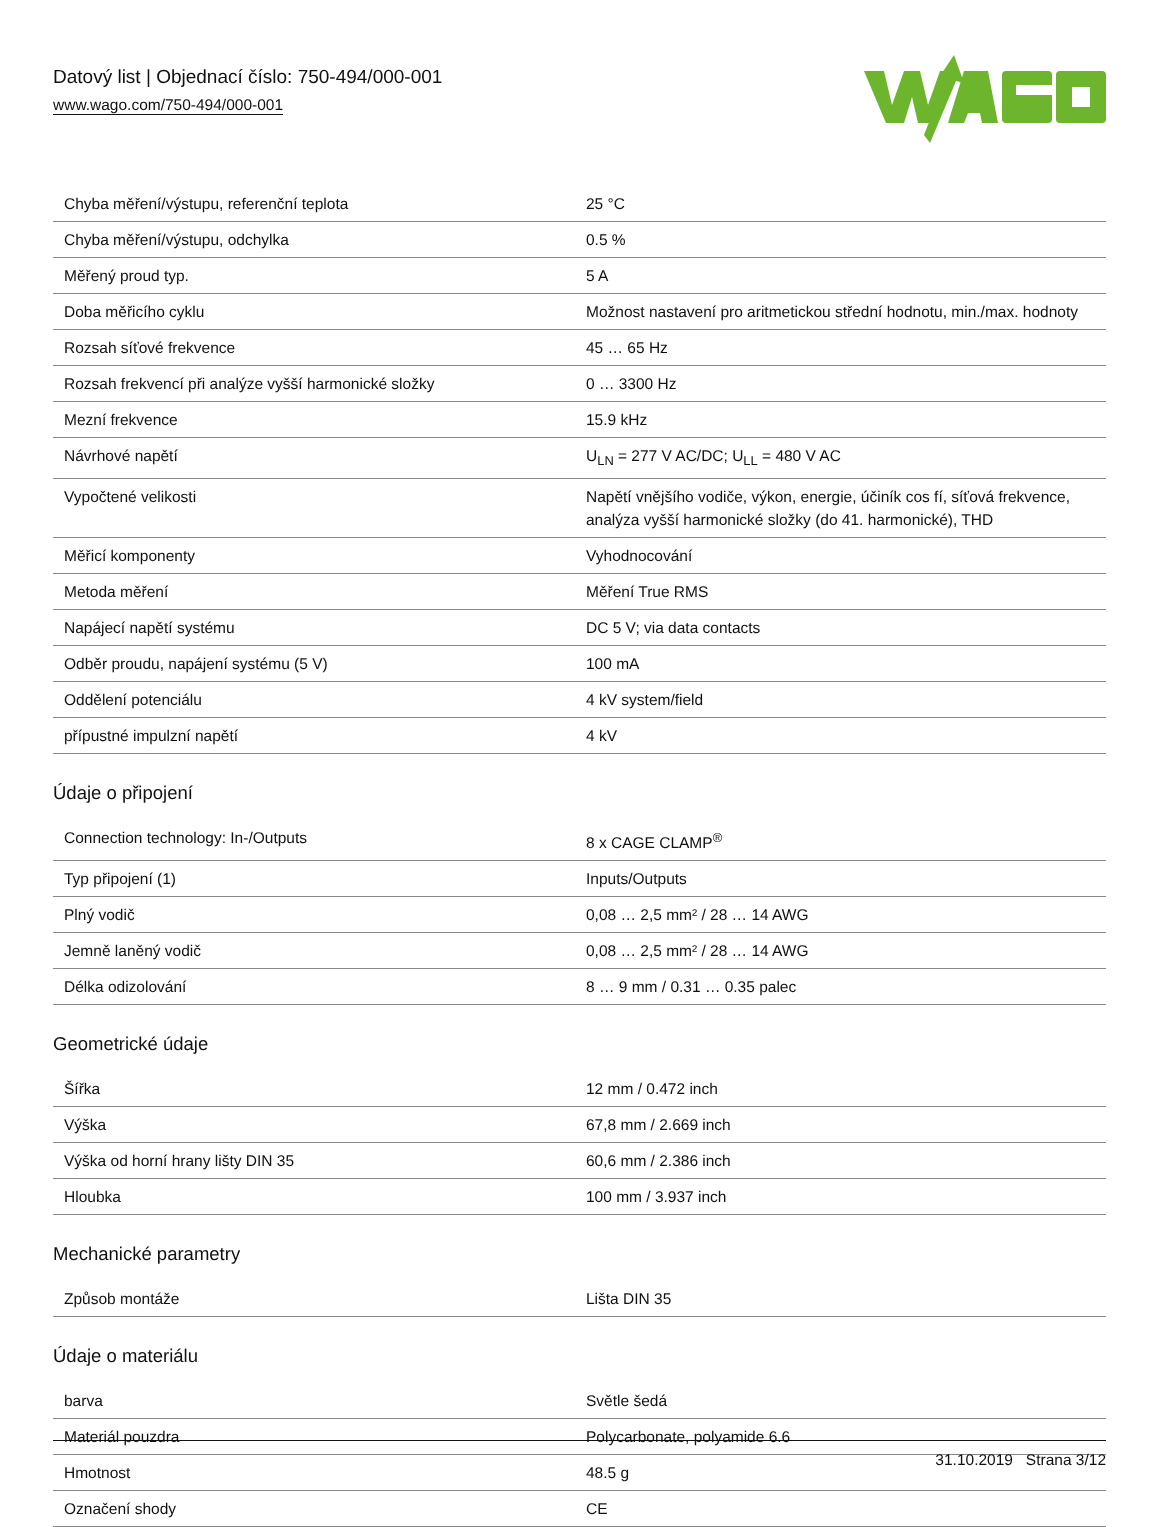Datový list | Objednací číslo: 750-494/000-001
www.wago.com/750-494/000-001
| Chyba měření/výstupu, referenční teplota | 25 °C |
| Chyba měření/výstupu, odchylka | 0.5 % |
| Měřený proud typ. | 5 A |
| Doba měřicího cyklu | Možnost nastavení pro aritmetickou střední hodnotu, min./max. hodnoty |
| Rozsah síťové frekvence | 45 … 65 Hz |
| Rozsah frekvencí při analýze vyšší harmonické složky | 0 … 3300 Hz |
| Mezní frekvence | 15.9 kHz |
| Návrhové napětí | U<sub>LN</sub> = 277 V AC/DC; U<sub>LL</sub> = 480 V AC |
| Vypočtené velikosti | Napětí vnějšího vodiče, výkon, energie, účiník cos fí, síťová frekvence, analýza vyšší harmonické složky (do 41. harmonické), THD |
| Měřicí komponenty | Vyhodnocování |
| Metoda měření | Měření True RMS |
| Napájecí napětí systému | DC 5 V; via data contacts |
| Odběr proudu, napájení systému (5 V) | 100 mA |
| Oddělení potenciálu | 4 kV system/field |
| přípustné impulzní napětí | 4 kV |
Údaje o připojení
| Connection technology: In-/Outputs | 8 x CAGE CLAMP<sup>®</sup> |
| Typ připojení (1) | Inputs/Outputs |
| Plný vodič | 0,08 … 2,5 mm² / 28 … 14 AWG |
| Jemně laněný vodič | 0,08 … 2,5 mm² / 28 … 14 AWG |
| Délka odizolování | 8 … 9 mm / 0.31 … 0.35 palec |
Geometrické údaje
| Šířka | 12 mm / 0.472 inch |
| Výška | 67,8 mm / 2.669 inch |
| Výška od horní hrany lišty DIN 35 | 60,6 mm / 2.386 inch |
| Hloubka | 100 mm / 3.937 inch |
Mechanické parametry
| Způsob montáže | Lišta DIN 35 |
Údaje o materiálu
| barva | Světle šedá |
| Materiál pouzdra | Polycarbonate, polyamide 6.6 |
| Hmotnost | 48.5 g |
| Označení shody | CE |
31.10.2019 Strana 3/12